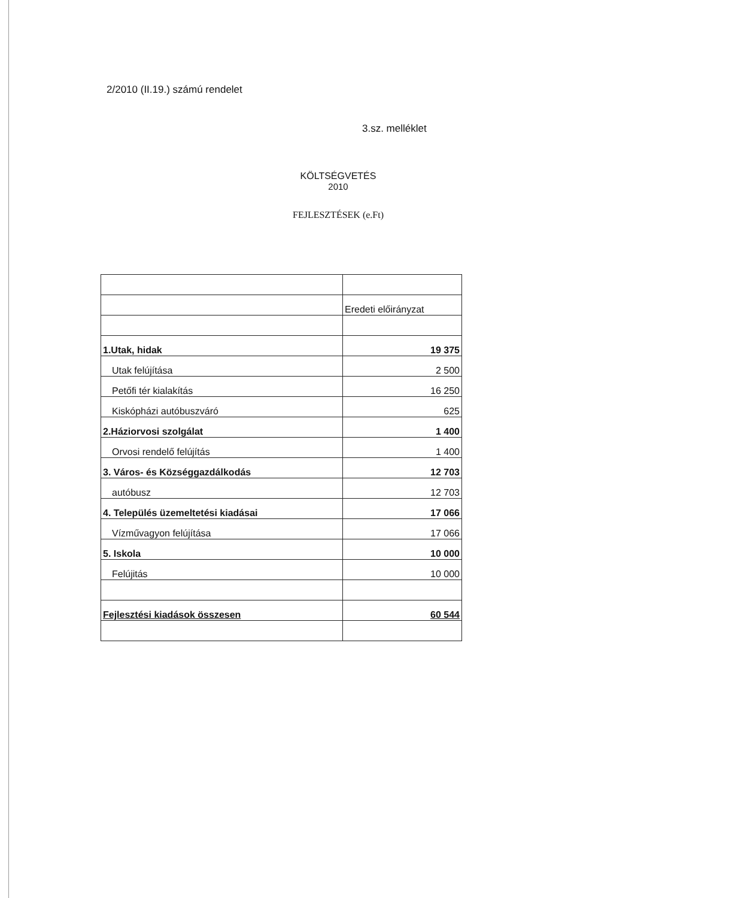2/2010 (II.19.) számú rendelet
3.sz. melléklet
KÖLTSÉGVETÉS
2010
FEJLESZTÉSEK (e.Ft)
| | Eredeti előirányzat |
| 1.Utak, hidak | 19 375 |
| Utak felújítása | 2 500 |
| Petőfi tér kialakítás | 16 250 |
| Kiskópházi autóbuszváró | 625 |
| 2.Háziorvosi szolgálat | 1 400 |
| Orvosi rendelő felújítás | 1 400 |
| 3. Város- és Községgazdálkodás | 12 703 |
| autóbusz | 12 703 |
| 4. Település üzemeltetési kiadásai | 17 066 |
| Vízművagyon felújítása | 17 066 |
| 5. Iskola | 10 000 |
| Felújitás | 10 000 |
| Fejlesztési kiadások összesen | 60 544 |